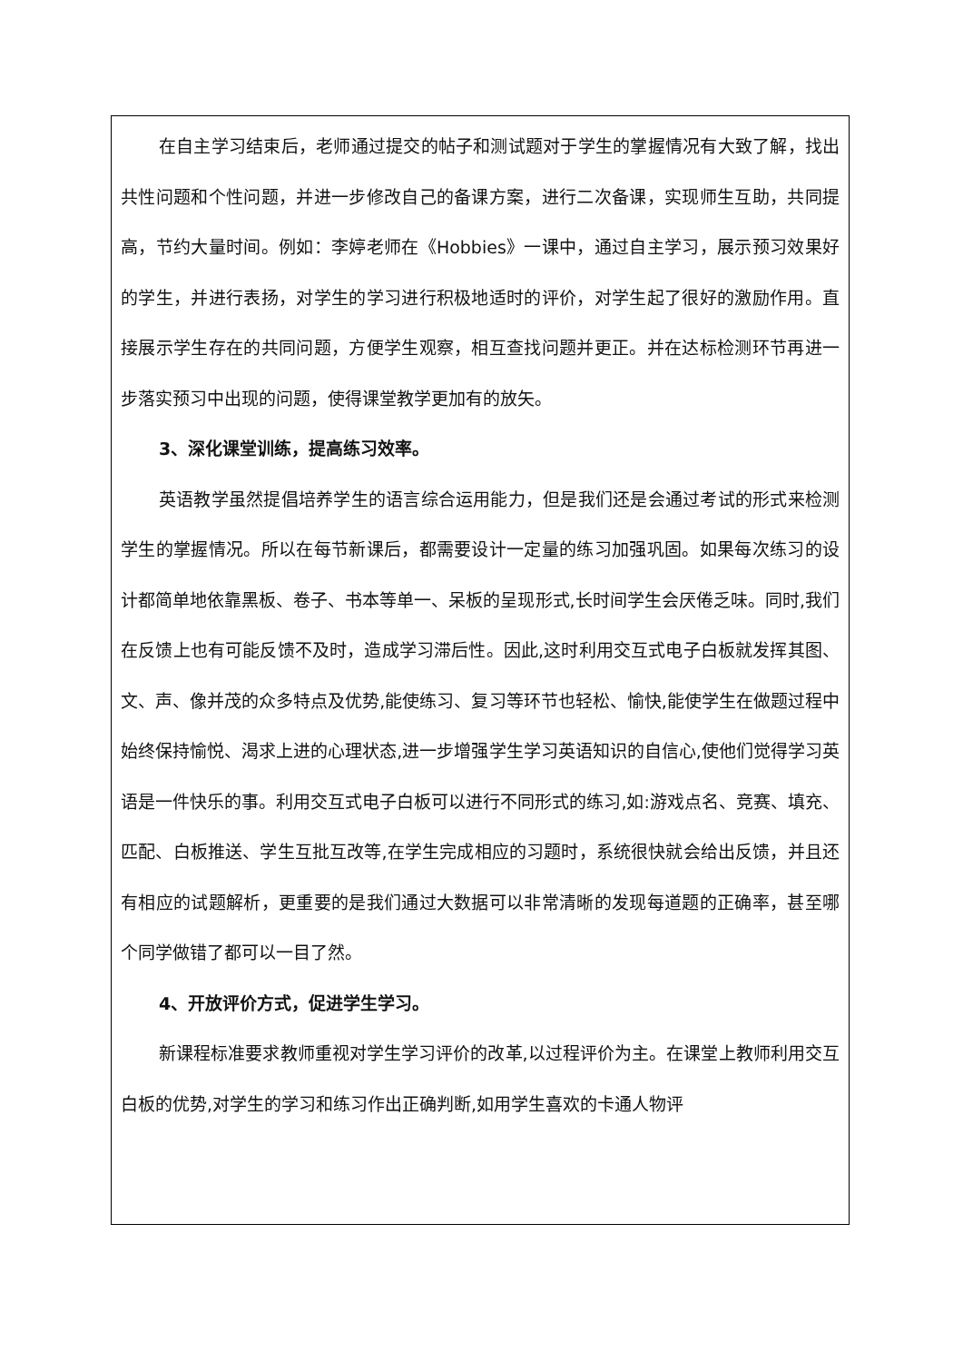在自主学习结束后，老师通过提交的帖子和测试题对于学生的掌握情况有大致了解，找出共性问题和个性问题，并进一步修改自己的备课方案，进行二次备课，实现师生互助，共同提高，节约大量时间。例如：李婷老师在《Hobbies》一课中，通过自主学习，展示预习效果好的学生，并进行表扬，对学生的学习进行积极地适时的评价，对学生起了很好的激励作用。直接展示学生存在的共同问题，方便学生观察，相互查找问题并更正。并在达标检测环节再进一步落实预习中出现的问题，使得课堂教学更加有的放矢。
3、深化课堂训练，提高练习效率。
英语教学虽然提倡培养学生的语言综合运用能力，但是我们还是会通过考试的形式来检测学生的掌握情况。所以在每节新课后，都需要设计一定量的练习加强巩固。如果每次练习的设计都简单地依靠黑板、卷子、书本等单一、呆板的呈现形式,长时间学生会厌倦乏味。同时,我们在反馈上也有可能反馈不及时，造成学习滞后性。因此,这时利用交互式电子白板就发挥其图、文、声、像并茂的众多特点及优势,能使练习、复习等环节也轻松、愉快,能使学生在做题过程中始终保持愉悦、渴求上进的心理状态,进一步增强学生学习英语知识的自信心,使他们觉得学习英语是一件快乐的事。利用交互式电子白板可以进行不同形式的练习,如:游戏点名、竞赛、填充、匹配、白板推送、学生互批互改等,在学生完成相应的习题时，系统很快就会给出反馈，并且还有相应的试题解析，更重要的是我们通过大数据可以非常清晰的发现每道题的正确率，甚至哪个同学做错了都可以一目了然。
4、开放评价方式，促进学生学习。
新课程标准要求教师重视对学生学习评价的改革,以过程评价为主。在课堂上教师利用交互白板的优势,对学生的学习和练习作出正确判断,如用学生喜欢的卡通人物评